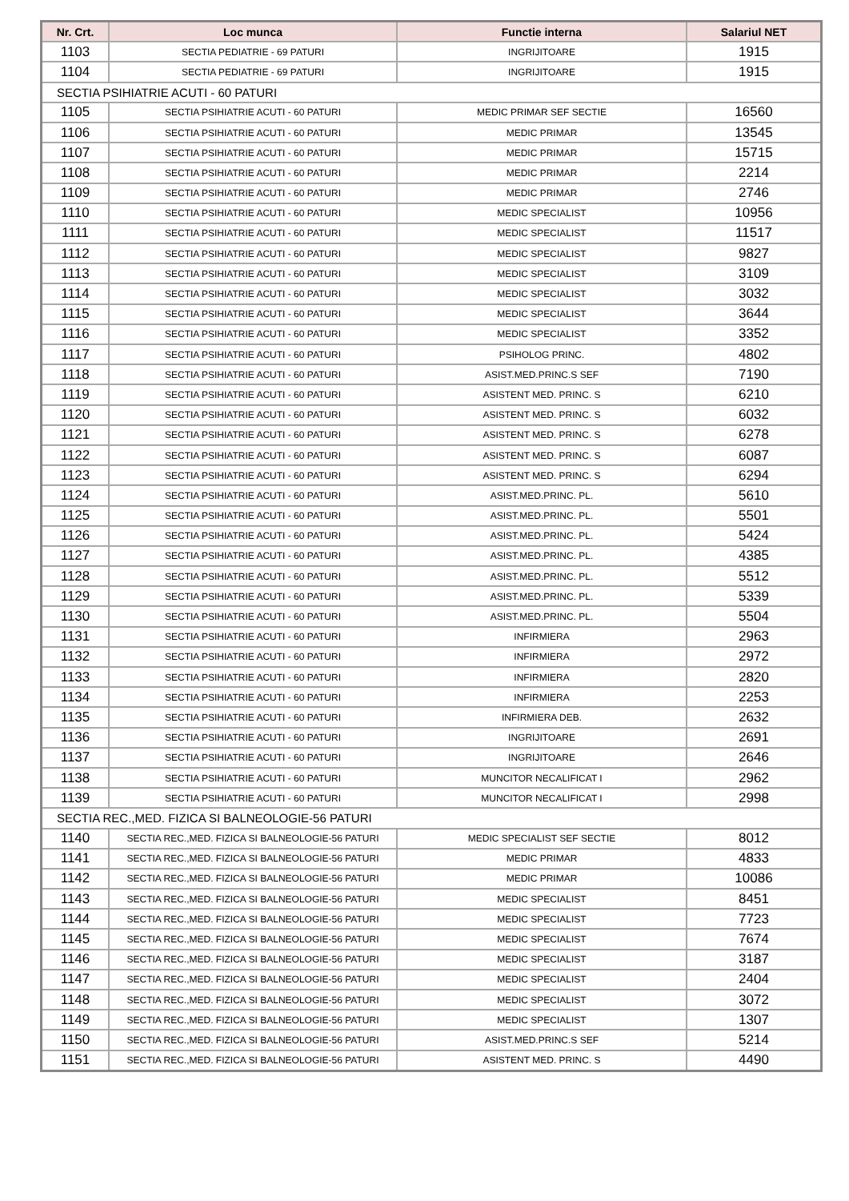| Nr. Crt. | Loc munca | Functie interna | Salariul NET |
| --- | --- | --- | --- |
| 1103 | SECTIA PEDIATRIE - 69 PATURI | INGRIJITOARE | 1915 |
| 1104 | SECTIA PEDIATRIE - 69 PATURI | INGRIJITOARE | 1915 |
| SECTIA PSIHIATRIE ACUTI - 60 PATURI | | | |
| 1105 | SECTIA PSIHIATRIE ACUTI - 60 PATURI | MEDIC PRIMAR SEF SECTIE | 16560 |
| 1106 | SECTIA PSIHIATRIE ACUTI - 60 PATURI | MEDIC PRIMAR | 13545 |
| 1107 | SECTIA PSIHIATRIE ACUTI - 60 PATURI | MEDIC PRIMAR | 15715 |
| 1108 | SECTIA PSIHIATRIE ACUTI - 60 PATURI | MEDIC PRIMAR | 2214 |
| 1109 | SECTIA PSIHIATRIE ACUTI - 60 PATURI | MEDIC PRIMAR | 2746 |
| 1110 | SECTIA PSIHIATRIE ACUTI - 60 PATURI | MEDIC SPECIALIST | 10956 |
| 1111 | SECTIA PSIHIATRIE ACUTI - 60 PATURI | MEDIC SPECIALIST | 11517 |
| 1112 | SECTIA PSIHIATRIE ACUTI - 60 PATURI | MEDIC SPECIALIST | 9827 |
| 1113 | SECTIA PSIHIATRIE ACUTI - 60 PATURI | MEDIC SPECIALIST | 3109 |
| 1114 | SECTIA PSIHIATRIE ACUTI - 60 PATURI | MEDIC SPECIALIST | 3032 |
| 1115 | SECTIA PSIHIATRIE ACUTI - 60 PATURI | MEDIC SPECIALIST | 3644 |
| 1116 | SECTIA PSIHIATRIE ACUTI - 60 PATURI | MEDIC SPECIALIST | 3352 |
| 1117 | SECTIA PSIHIATRIE ACUTI - 60 PATURI | PSIHOLOG PRINC. | 4802 |
| 1118 | SECTIA PSIHIATRIE ACUTI - 60 PATURI | ASIST.MED.PRINC.S SEF | 7190 |
| 1119 | SECTIA PSIHIATRIE ACUTI - 60 PATURI | ASISTENT MED. PRINC. S | 6210 |
| 1120 | SECTIA PSIHIATRIE ACUTI - 60 PATURI | ASISTENT MED. PRINC. S | 6032 |
| 1121 | SECTIA PSIHIATRIE ACUTI - 60 PATURI | ASISTENT MED. PRINC. S | 6278 |
| 1122 | SECTIA PSIHIATRIE ACUTI - 60 PATURI | ASISTENT MED. PRINC. S | 6087 |
| 1123 | SECTIA PSIHIATRIE ACUTI - 60 PATURI | ASISTENT MED. PRINC. S | 6294 |
| 1124 | SECTIA PSIHIATRIE ACUTI - 60 PATURI | ASIST.MED.PRINC. PL. | 5610 |
| 1125 | SECTIA PSIHIATRIE ACUTI - 60 PATURI | ASIST.MED.PRINC. PL. | 5501 |
| 1126 | SECTIA PSIHIATRIE ACUTI - 60 PATURI | ASIST.MED.PRINC. PL. | 5424 |
| 1127 | SECTIA PSIHIATRIE ACUTI - 60 PATURI | ASIST.MED.PRINC. PL. | 4385 |
| 1128 | SECTIA PSIHIATRIE ACUTI - 60 PATURI | ASIST.MED.PRINC. PL. | 5512 |
| 1129 | SECTIA PSIHIATRIE ACUTI - 60 PATURI | ASIST.MED.PRINC. PL. | 5339 |
| 1130 | SECTIA PSIHIATRIE ACUTI - 60 PATURI | ASIST.MED.PRINC. PL. | 5504 |
| 1131 | SECTIA PSIHIATRIE ACUTI - 60 PATURI | INFIRMIERA | 2963 |
| 1132 | SECTIA PSIHIATRIE ACUTI - 60 PATURI | INFIRMIERA | 2972 |
| 1133 | SECTIA PSIHIATRIE ACUTI - 60 PATURI | INFIRMIERA | 2820 |
| 1134 | SECTIA PSIHIATRIE ACUTI - 60 PATURI | INFIRMIERA | 2253 |
| 1135 | SECTIA PSIHIATRIE ACUTI - 60 PATURI | INFIRMIERA DEB. | 2632 |
| 1136 | SECTIA PSIHIATRIE ACUTI - 60 PATURI | INGRIJITOARE | 2691 |
| 1137 | SECTIA PSIHIATRIE ACUTI - 60 PATURI | INGRIJITOARE | 2646 |
| 1138 | SECTIA PSIHIATRIE ACUTI - 60 PATURI | MUNCITOR NECALIFICAT I | 2962 |
| 1139 | SECTIA PSIHIATRIE ACUTI - 60 PATURI | MUNCITOR NECALIFICAT I | 2998 |
| SECTIA REC.,MED. FIZICA SI BALNEOLOGIE-56 PATURI | | | |
| 1140 | SECTIA REC.,MED. FIZICA SI BALNEOLOGIE-56 PATURI | MEDIC SPECIALIST SEF SECTIE | 8012 |
| 1141 | SECTIA REC.,MED. FIZICA SI BALNEOLOGIE-56 PATURI | MEDIC PRIMAR | 4833 |
| 1142 | SECTIA REC.,MED. FIZICA SI BALNEOLOGIE-56 PATURI | MEDIC PRIMAR | 10086 |
| 1143 | SECTIA REC.,MED. FIZICA SI BALNEOLOGIE-56 PATURI | MEDIC SPECIALIST | 8451 |
| 1144 | SECTIA REC.,MED. FIZICA SI BALNEOLOGIE-56 PATURI | MEDIC SPECIALIST | 7723 |
| 1145 | SECTIA REC.,MED. FIZICA SI BALNEOLOGIE-56 PATURI | MEDIC SPECIALIST | 7674 |
| 1146 | SECTIA REC.,MED. FIZICA SI BALNEOLOGIE-56 PATURI | MEDIC SPECIALIST | 3187 |
| 1147 | SECTIA REC.,MED. FIZICA SI BALNEOLOGIE-56 PATURI | MEDIC SPECIALIST | 2404 |
| 1148 | SECTIA REC.,MED. FIZICA SI BALNEOLOGIE-56 PATURI | MEDIC SPECIALIST | 3072 |
| 1149 | SECTIA REC.,MED. FIZICA SI BALNEOLOGIE-56 PATURI | MEDIC SPECIALIST | 1307 |
| 1150 | SECTIA REC.,MED. FIZICA SI BALNEOLOGIE-56 PATURI | ASIST.MED.PRINC.S SEF | 5214 |
| 1151 | SECTIA REC.,MED. FIZICA SI BALNEOLOGIE-56 PATURI | ASISTENT MED. PRINC. S | 4490 |